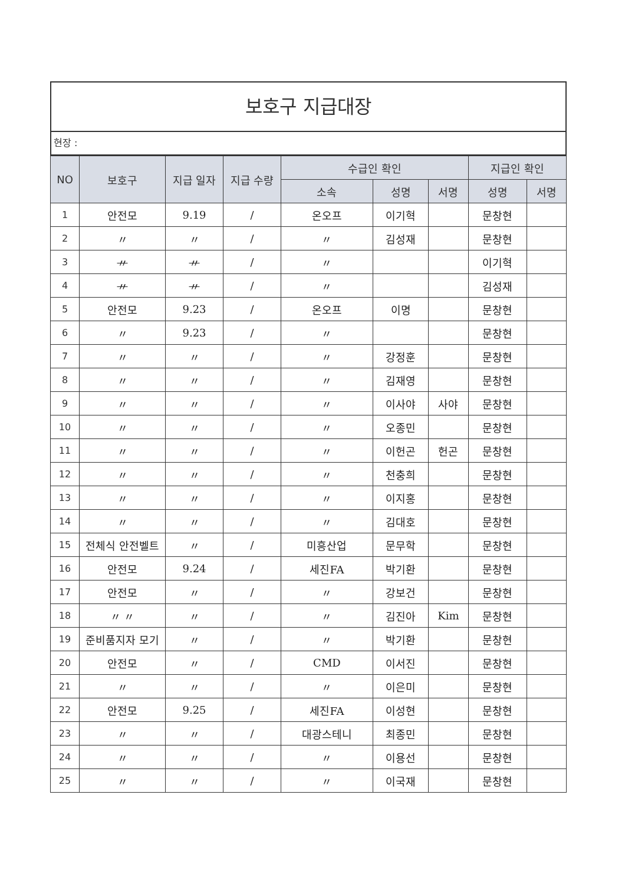보호구 지급대장
현장 :
| NO | 보호구 | 지급 일자 | 지급 수량 | 수급인 확인 | | | 지급인 확인 | |
| --- | --- | --- | --- | --- | --- | --- | --- | --- |
| | | | | 소속 | 성명 | 서명 | 성명 | 서명 |
| 1 | 안전모 | 9.19 | / | 온오프 | 이기혁 | | 문창현 | |
| 2 | 〃 | 〃 | / | 〃 | 김성재 | | 문창현 | |
| 3 | 〃 | 〃 | / | 〃 | | | 이기혁 | |
| 4 | 〃 | 〃 | / | 〃 | | | 김성재 | |
| 5 | 안전모 | 9.23 | / | 온오프 | 이명 | | 문창현 | |
| 6 | 〃 | 9.23 | / | 〃 | | | 문창현 | |
| 7 | 〃 | 〃 | / | 〃 | 강정훈 | | 문창현 | |
| 8 | 〃 | 〃 | / | 〃 | 김재영 | | 문창현 | |
| 9 | 〃 | 〃 | / | 〃 | 이사야 | 사야 | 문창현 | |
| 10 | 〃 | 〃 | / | 〃 | 오종민 | | 문창현 | |
| 11 | 〃 | 〃 | / | 〃 | 이헌곤 | 헌곤 | 문창현 | |
| 12 | 〃 | 〃 | / | 〃 | 천충희 | | 문창현 | |
| 13 | 〃 | 〃 | / | 〃 | 이지홍 | | 문창현 | |
| 14 | 〃 | 〃 | / | 〃 | 김대호 | | 문창현 | |
| 15 | 전체식 안전벨트 | 〃 | / | 미흥산업 | 문무학 | | 문창현 | |
| 16 | 안전모 | 9.24 | / | 세진FA | 박기환 | | 문창현 | |
| 17 | 안전모 | 〃 | / | 〃 | 강보건 | | 문창현 | |
| 18 | 〃 〃 | 〃 | / | 〃 | 김진아 | Kim | 문창현 | |
| 19 | 준비품지자 모기 | 〃 | / | 〃 | 박기환 | | 문창현 | |
| 20 | 안전모 | 〃 | / | CMD | 이서진 | | 문창현 | |
| 21 | 〃 | 〃 | / | 〃 | 이은미 | | 문창현 | |
| 22 | 안전모 | 9.25 | / | 세진FA | 이성현 | | 문창현 | |
| 23 | 〃 | 〃 | / | 대광스테니 | 최종민 | | 문창현 | |
| 24 | 〃 | 〃 | / | 〃 | 이용선 | | 문창현 | |
| 25 | 〃 | 〃 | / | 〃 | 이국재 | | 문창현 | |